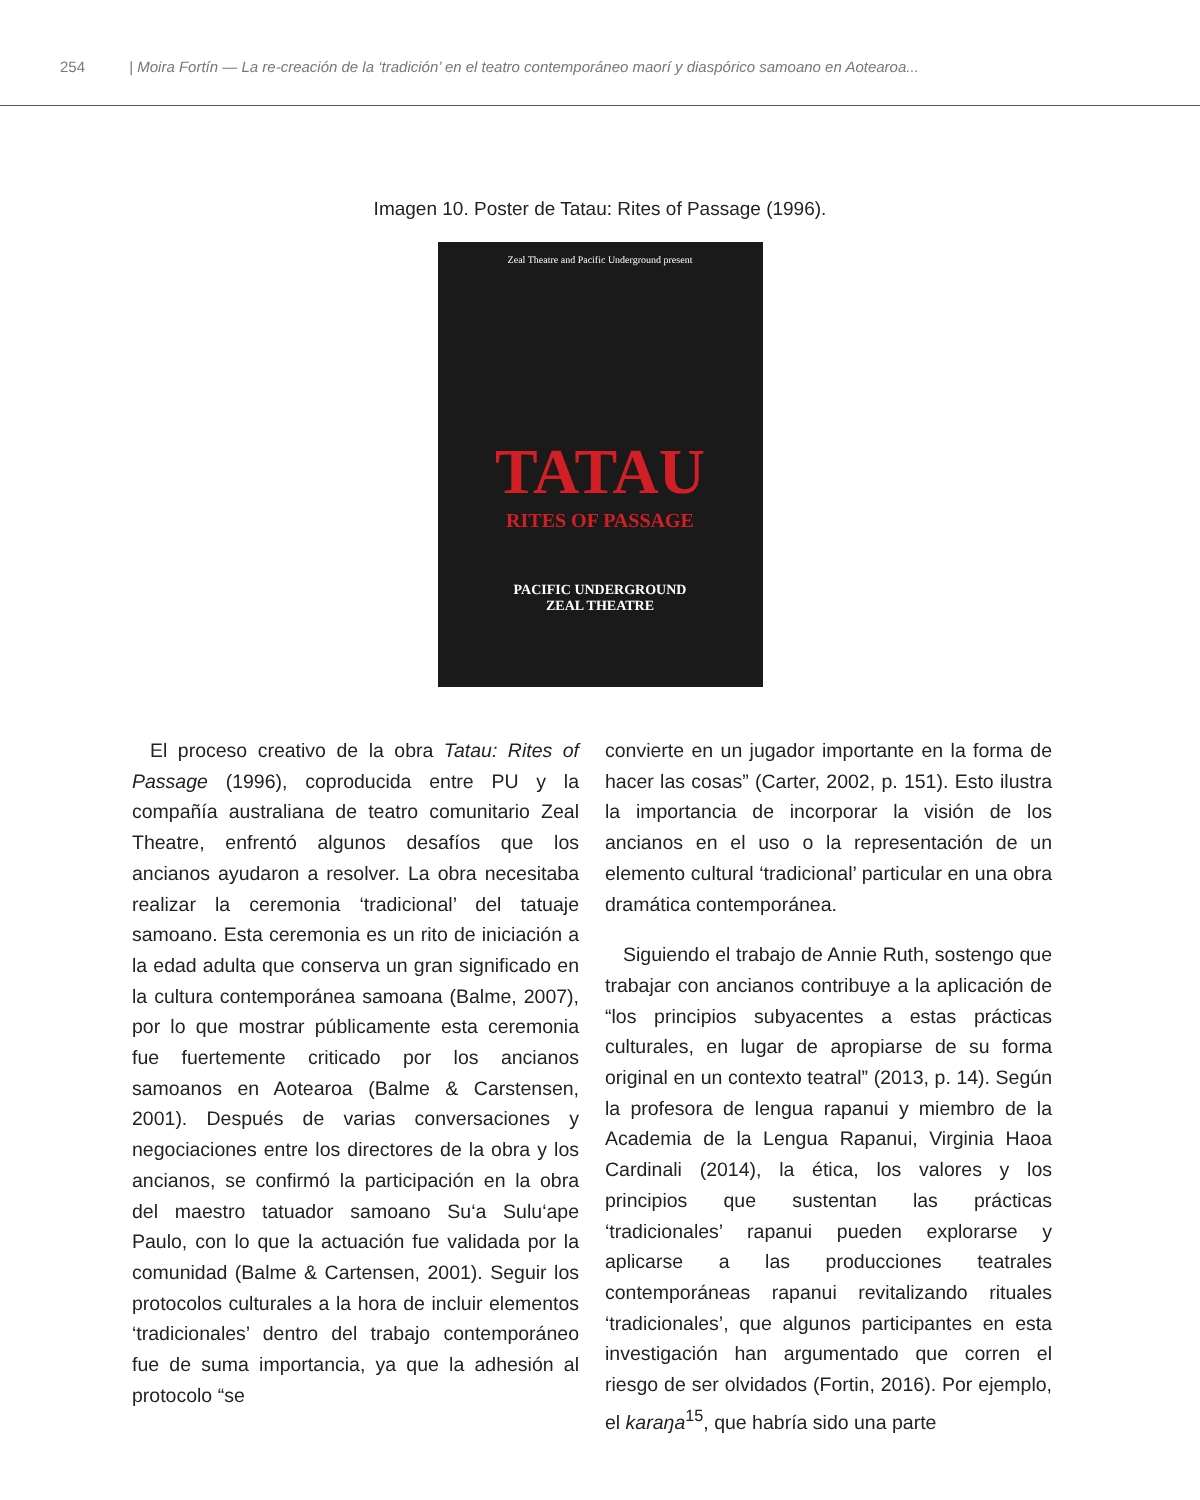254 | Moira Fortín — La re-creación de la ‘tradición’ en el teatro contemporáneo maorí y diaspórico samoano en Aotearoa...
Imagen 10. Poster de Tatau: Rites of Passage (1996).
Zeal Theatre and Pacific Underground present
TATAU
RITES OF PASSAGE
PACIFIC UNDERGROUND
ZEAL THEATRE
El proceso creativo de la obra Tatau: Rites of Passage (1996), coproducida entre PU y la compañía australiana de teatro comunitario Zeal Theatre, enfrentó algunos desafíos que los ancianos ayudaron a resolver. La obra necesitaba realizar la ceremonia ‘tradicional’ del tatuaje samoano. Esta ceremonia es un rito de iniciación a la edad adulta que conserva un gran significado en la cultura contemporánea samoana (Balme, 2007), por lo que mostrar públicamente esta ceremonia fue fuertemente criticado por los ancianos samoanos en Aotearoa (Balme & Carstensen, 2001). Después de varias conversaciones y negociaciones entre los directores de la obra y los ancianos, se confirmó la participación en la obra del maestro tatuador samoano Su‘a Sulu‘ape Paulo, con lo que la actuación fue validada por la comunidad (Balme & Cartensen, 2001). Seguir los protocolos culturales a la hora de incluir elementos ‘tradicionales’ dentro del trabajo contemporáneo fue de suma importancia, ya que la adhesión al protocolo “se
convierte en un jugador importante en la forma de hacer las cosas” (Carter, 2002, p. 151). Esto ilustra la importancia de incorporar la visión de los ancianos en el uso o la representación de un elemento cultural ‘tradicional’ particular en una obra dramática contemporánea.
Siguiendo el trabajo de Annie Ruth, sostengo que trabajar con ancianos contribuye a la aplicación de “los principios subyacentes a estas prácticas culturales, en lugar de apropiarse de su forma original en un contexto teatral” (2013, p. 14). Según la profesora de lengua rapanui y miembro de la Academia de la Lengua Rapanui, Virginia Haoa Cardinali (2014), la ética, los valores y los principios que sustentan las prácticas ‘tradicionales’ rapanui pueden explorarse y aplicarse a las producciones teatrales contemporáneas rapanui revitalizando rituales ‘tradicionales’, que algunos participantes en esta investigación han argumentado que corren el riesgo de ser olvidados (Fortin, 2016). Por ejemplo, el karaŋa<sup>15</sup>, que habría sido una parte